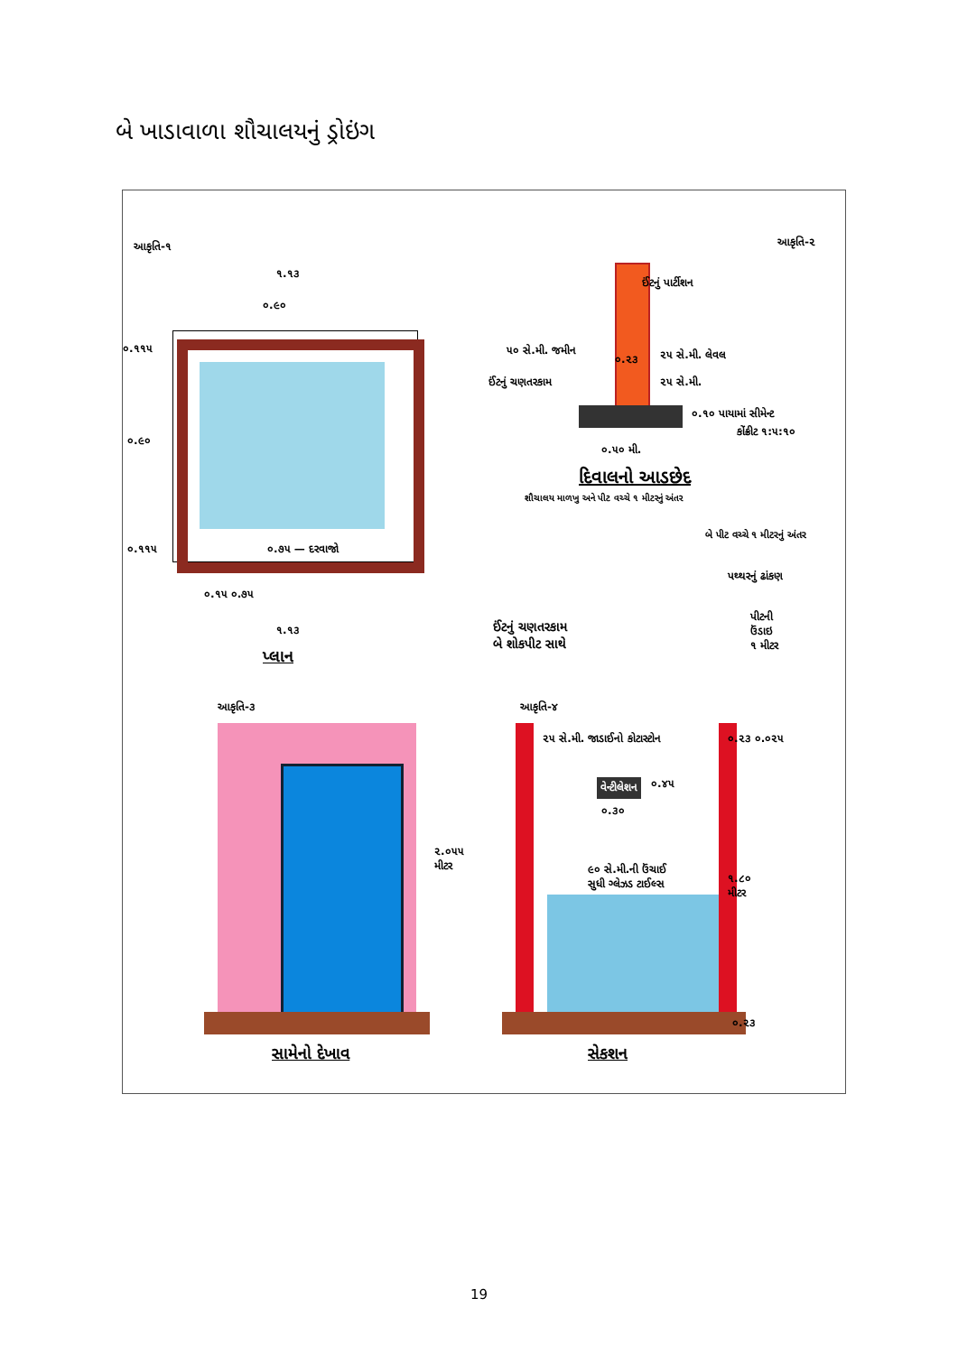બે ખાડાવાળા શૌચાલયનું ડ્રોઇંગ
આકૃતિ-૧ આકૃતિ-૨
૧.૧૩
૦.૯૦
૦.૧૧૫
૦.૯૦
૦.૧૧૫ ૦.૭૫ — દરવાજો
૦.૧૫ ૦.૭૫
૧.૧૩
પ્લાન
ઈંટનું પાર્ટીશન
૫૦ સે.મી. જમીન
૦.૨૩ ૨૫ સે.મી. લેવલ
ઈંટનું ચણતરકામ ૨૫ સે.મી.
૦.૧૦ પાયામાં સીમેન્ટ
કોંક્રીટ ૧:૫:૧૦
૦.૫૦ મી.
દિવાલનો આડછેદ
શૌચાલય માળખુ અને પીટ વચ્ચે ૧ મીટરનું અંતર
બે પીટ વચ્ચે ૧ મીટરનું અંતર
પથ્થરનું ઢાંકણ
ઈંટનું ચણતરકામ
બે શોકપીટ સાથે
પીટની
ઉંડાઇ
૧ મીટર
આકૃતિ-૩ આકૃતિ-૪
૨૫ સે.મી. જાડાઈનો કોટાસ્ટોન ૦.૨૩ ૦.૦૨૫
વેન્ટીલેશન ૦.૪૫
૦.૩૦
૨.૦૫૫
મીટર ૯૦ સે.મી.ની ઉંચાઈ
સુધી ગ્લેઝડ ટાઈલ્સ ૧.૮૦
મીટર
૦.૨૩
સામેનો દેખાવ સેકશન
19